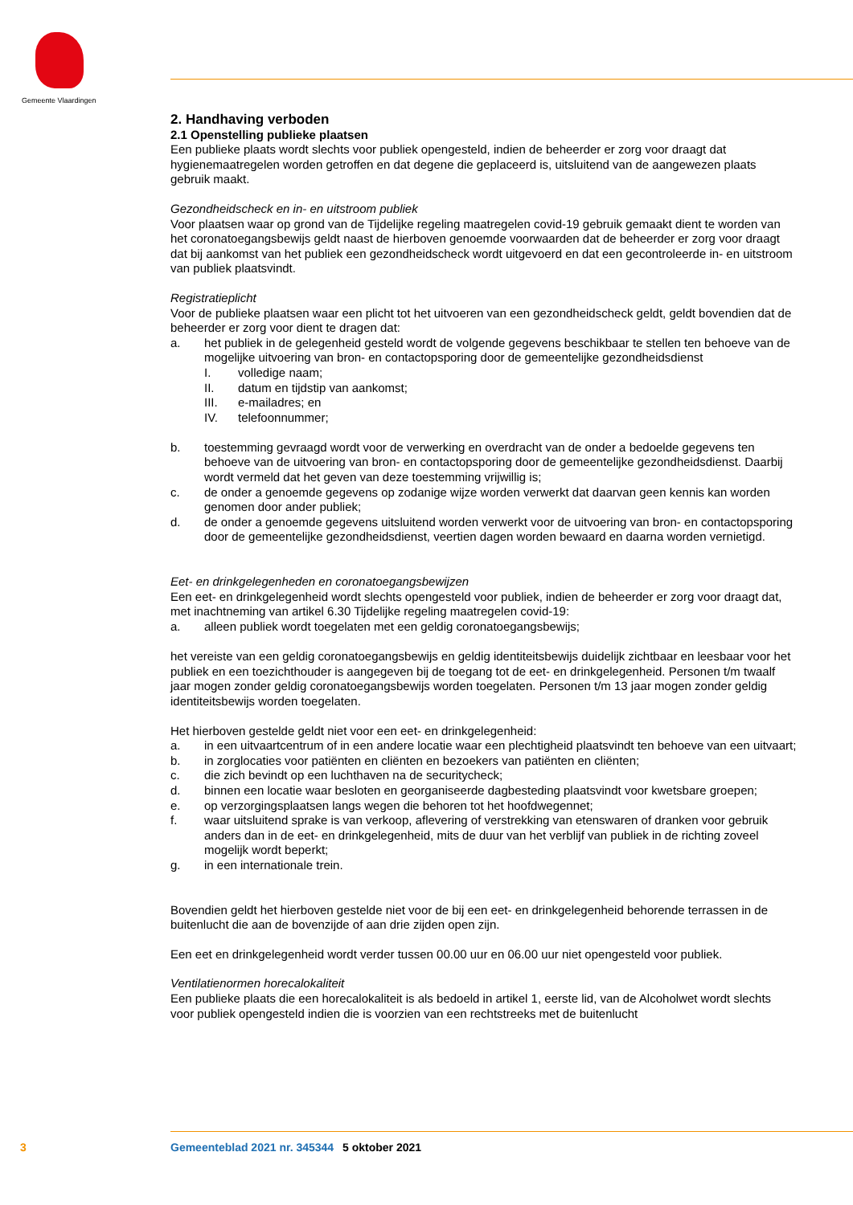Gemeente Vlaardingen
2. Handhaving verboden
2.1 Openstelling publieke plaatsen
Een publieke plaats wordt slechts voor publiek opengesteld, indien de beheerder er zorg voor draagt dat hygienemaatregelen worden getroffen en dat degene die geplaceerd is, uitsluitend van de aangewezen plaats gebruik maakt.
Gezondheidscheck en in- en uitstroom publiek
Voor plaatsen waar op grond van de Tijdelijke regeling maatregelen covid-19 gebruik gemaakt dient te worden van het coronatoegangsbewijs geldt naast de hierboven genoemde voorwaarden dat de beheerder er zorg voor draagt dat bij aankomst van het publiek een gezondheidscheck wordt uitgevoerd en dat een gecontroleerde in- en uitstroom van publiek plaatsvindt.
Registratieplicht
Voor de publieke plaatsen waar een plicht tot het uitvoeren van een gezondheidscheck geldt, geldt bovendien dat de beheerder er zorg voor dient te dragen dat:
a. het publiek in de gelegenheid gesteld wordt de volgende gegevens beschikbaar te stellen ten behoeve van de mogelijke uitvoering van bron- en contactopsporing door de gemeentelijke gezondheidsdienst
I. volledige naam;
II. datum en tijdstip van aankomst;
III. e-mailadres; en
IV. telefoonnummer;
b. toestemming gevraagd wordt voor de verwerking en overdracht van de onder a bedoelde gegevens ten behoeve van de uitvoering van bron- en contactopsporing door de gemeentelijke gezondheidsdienst. Daarbij wordt vermeld dat het geven van deze toestemming vrijwillig is;
c. de onder a genoemde gegevens op zodanige wijze worden verwerkt dat daarvan geen kennis kan worden genomen door ander publiek;
d. de onder a genoemde gegevens uitsluitend worden verwerkt voor de uitvoering van bron- en contactopsporing door de gemeentelijke gezondheidsdienst, veertien dagen worden bewaard en daarna worden vernietigd.
Eet- en drinkgelegenheden en coronatoegangsbewijzen
Een eet- en drinkgelegenheid wordt slechts opengesteld voor publiek, indien de beheerder er zorg voor draagt dat, met inachtneming van artikel 6.30 Tijdelijke regeling maatregelen covid-19:
a. alleen publiek wordt toegelaten met een geldig coronatoegangsbewijs;
het vereiste van een geldig coronatoegangsbewijs en geldig identiteitsbewijs duidelijk zichtbaar en leesbaar voor het publiek en een toezichthouder is aangegeven bij de toegang tot de eet- en drinkgelegenheid. Personen t/m twaalf jaar mogen zonder geldig coronatoegangsbewijs worden toegelaten. Personen t/m 13 jaar mogen zonder geldig identiteitsbewijs worden toegelaten.
Het hierboven gestelde geldt niet voor een eet- en drinkgelegenheid:
a. in een uitvaartcentrum of in een andere locatie waar een plechtigheid plaatsvindt ten behoeve van een uitvaart;
b. in zorglocaties voor patiënten en cliënten en bezoekers van patiënten en cliënten;
c. die zich bevindt op een luchthaven na de securitycheck;
d. binnen een locatie waar besloten en georganiseerde dagbesteding plaatsvindt voor kwetsbare groepen;
e. op verzorgingsplaatsen langs wegen die behoren tot het hoofdwegennet;
f. waar uitsluitend sprake is van verkoop, aflevering of verstrekking van etenswaren of dranken voor gebruik anders dan in de eet- en drinkgelegenheid, mits de duur van het verblijf van publiek in de richting zoveel mogelijk wordt beperkt;
g. in een internationale trein.
Bovendien geldt het hierboven gestelde niet voor de bij een eet- en drinkgelegenheid behorende terrassen in de buitenlucht die aan de bovenzijde of aan drie zijden open zijn.
Een eet en drinkgelegenheid wordt verder tussen 00.00 uur en 06.00 uur niet opengesteld voor publiek.
Ventilatienormen horecalokaliteit
Een publieke plaats die een horecalokaliteit is als bedoeld in artikel 1, eerste lid, van de Alcoholwet wordt slechts voor publiek opengesteld indien die is voorzien van een rechtstreeks met de buitenlucht
3 Gemeenteblad 2021 nr. 345344 5 oktober 2021